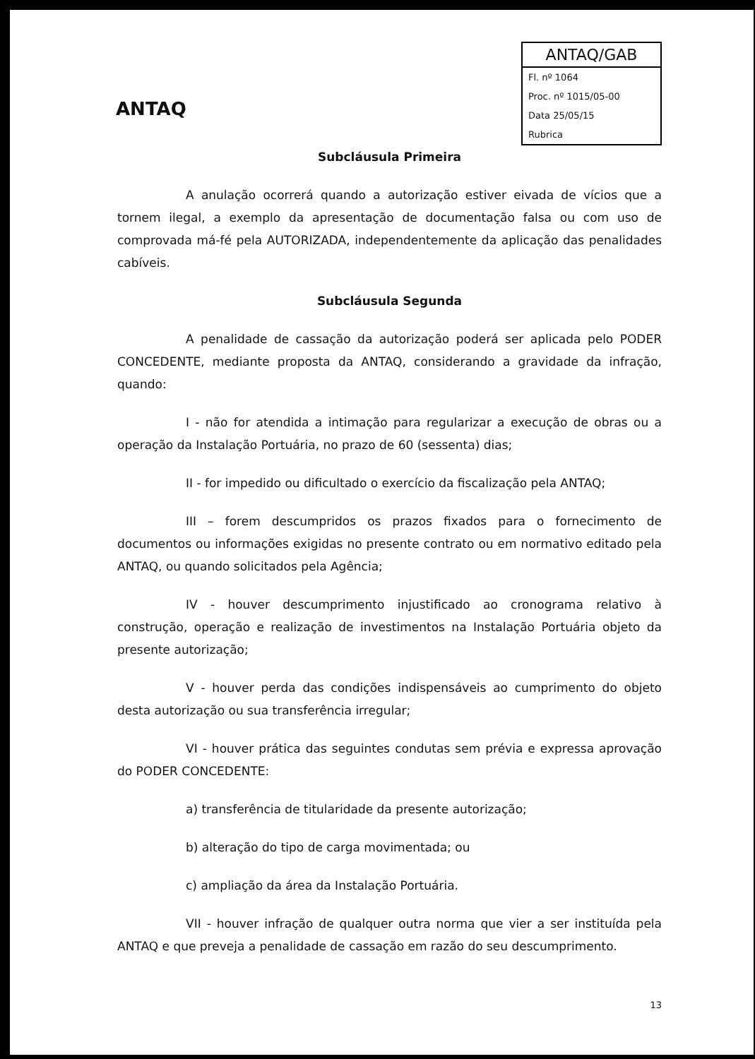ANTAQ
ANTAQ/GAB
Fl. nº 1064
Proc. nº 1015/05-00
Data 25/05/15
Rubrica
Subcláusula Primeira
A anulação ocorrerá quando a autorização estiver eivada de vícios que a tornem ilegal, a exemplo da apresentação de documentação falsa ou com uso de comprovada má-fé pela AUTORIZADA, independentemente da aplicação das penalidades cabíveis.
Subcláusula Segunda
A penalidade de cassação da autorização poderá ser aplicada pelo PODER CONCEDENTE, mediante proposta da ANTAQ, considerando a gravidade da infração, quando:
I - não for atendida a intimação para regularizar a execução de obras ou a operação da Instalação Portuária, no prazo de 60 (sessenta) dias;
II - for impedido ou dificultado o exercício da fiscalização pela ANTAQ;
III – forem descumpridos os prazos fixados para o fornecimento de documentos ou informações exigidas no presente contrato ou em normativo editado pela ANTAQ, ou quando solicitados pela Agência;
IV - houver descumprimento injustificado ao cronograma relativo à construção, operação e realização de investimentos na Instalação Portuária objeto da presente autorização;
V - houver perda das condições indispensáveis ao cumprimento do objeto desta autorização ou sua transferência irregular;
VI - houver prática das seguintes condutas sem prévia e expressa aprovação do PODER CONCEDENTE:
a) transferência de titularidade da presente autorização;
b) alteração do tipo de carga movimentada; ou
c) ampliação da área da Instalação Portuária.
VII - houver infração de qualquer outra norma que vier a ser instituída pela ANTAQ e que preveja a penalidade de cassação em razão do seu descumprimento.
13